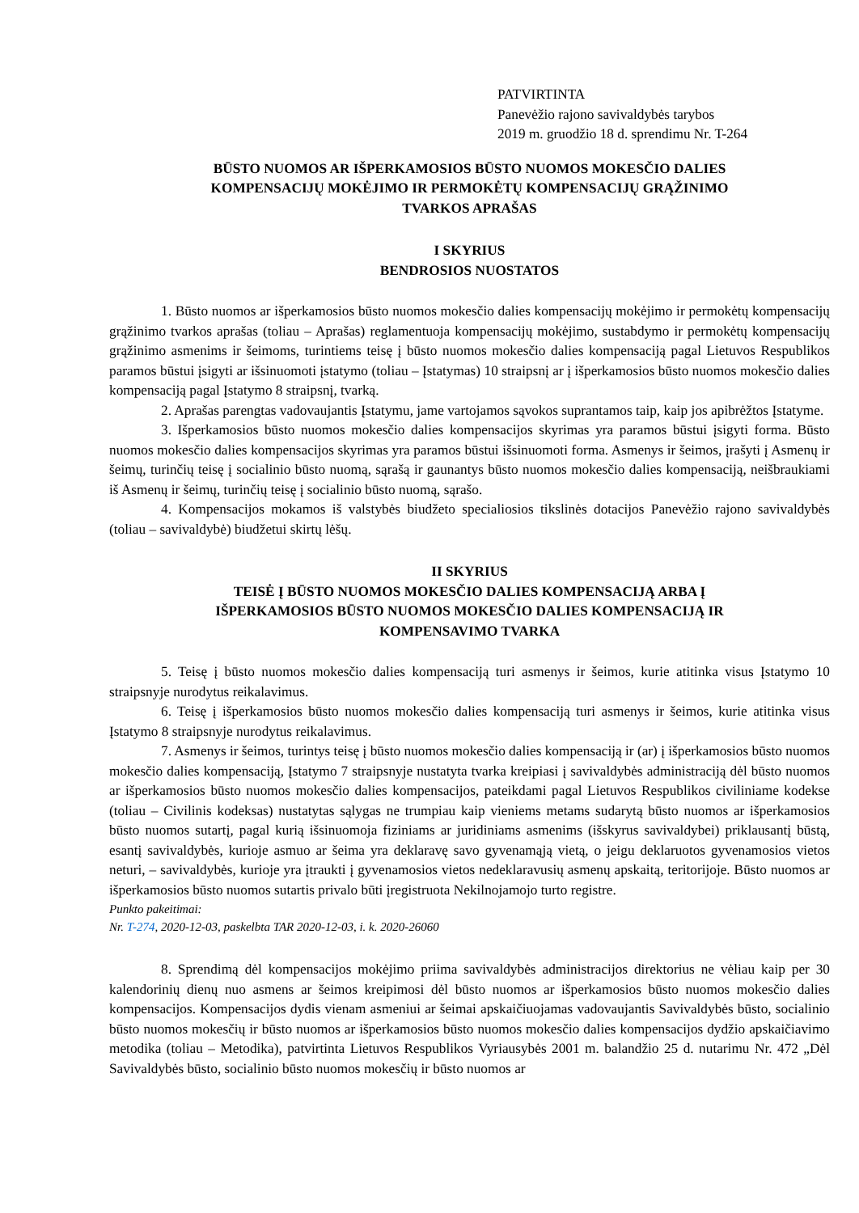PATVIRTINTA
Panevėžio rajono savivaldybės tarybos
2019 m. gruodžio 18 d. sprendimu Nr. T-264
BŪSTO NUOMOS AR IŠPERKAMOSIOS BŪSTO NUOMOS MOKESČIO DALIES
KOMPENSACIJŲ MOKĖJIMO IR PERMOKĖTŲ KOMPENSACIJŲ GRĄŽINIMO
TVARKOS APRAŠAS
I SKYRIUS
BENDROSIOS NUOSTATOS
1. Būsto nuomos ar išperkamosios būsto nuomos mokesčio dalies kompensacijų mokėjimo ir permokėtų kompensacijų grąžinimo tvarkos aprašas (toliau – Aprašas) reglamentuoja kompensacijų mokėjimo, sustabdymo ir permokėtų kompensacijų grąžinimo asmenims ir šeimoms, turintiems teisę į būsto nuomos mokesčio dalies kompensaciją pagal Lietuvos Respublikos paramos būstui įsigyti ar išsinuomoti įstatymo (toliau – Įstatymas) 10 straipsnį ar į išperkamosios būsto nuomos mokesčio dalies kompensaciją pagal Įstatymo 8 straipsnį, tvarką.
2. Aprašas parengtas vadovaujantis Įstatymu, jame vartojamos sąvokos suprantamos taip, kaip jos apibrėžtos Įstatyme.
3. Išperkamosios būsto nuomos mokesčio dalies kompensacijos skyrimas yra paramos būstui įsigyti forma. Būsto nuomos mokesčio dalies kompensacijos skyrimas yra paramos būstui išsinuomoti forma. Asmenys ir šeimos, įrašyti į Asmenų ir šeimų, turinčių teisę į socialinio būsto nuomą, sąrašą ir gaunantys būsto nuomos mokesčio dalies kompensaciją, neišbraukiami iš Asmenų ir šeimų, turinčių teisę į socialinio būsto nuomą, sąrašo.
4. Kompensacijos mokamos iš valstybės biudžeto specialiosios tikslinės dotacijos Panevėžio rajono savivaldybės (toliau – savivaldybė) biudžetui skirtų lėšų.
II SKYRIUS
TEISĖ Į BŪSTO NUOMOS MOKESČIO DALIES KOMPENSACIJĄ ARBA Į
IŠPERKAMOSIOS BŪSTO NUOMOS MOKESČIO DALIES KOMPENSACIJĄ IR
KOMPENSAVIMO TVARKA
5. Teisę į būsto nuomos mokesčio dalies kompensaciją turi asmenys ir šeimos, kurie atitinka visus Įstatymo 10 straipsnyje nurodytus reikalavimus.
6. Teisę į išperkamosios būsto nuomos mokesčio dalies kompensaciją turi asmenys ir šeimos, kurie atitinka visus Įstatymo 8 straipsnyje nurodytus reikalavimus.
7. Asmenys ir šeimos, turintys teisę į būsto nuomos mokesčio dalies kompensaciją ir (ar) į išperkamosios būsto nuomos mokesčio dalies kompensaciją, Įstatymo 7 straipsnyje nustatyta tvarka kreipiasi į savivaldybės administraciją dėl būsto nuomos ar išperkamosios būsto nuomos mokesčio dalies kompensacijos, pateikdami pagal Lietuvos Respublikos civiliniame kodekse (toliau – Civilinis kodeksas) nustatytas sąlygas ne trumpiau kaip vieniems metams sudarytą būsto nuomos ar išperkamosios būsto nuomos sutartį, pagal kurią išsinuomoja fiziniams ar juridiniams asmenims (išskyrus savivaldybei) priklausantį būstą, esantį savivaldybės, kurioje asmuo ar šeima yra deklaravę savo gyvenamąją vietą, o jeigu deklaruotos gyvenamosios vietos neturi, – savivaldybės, kurioje yra įtraukti į gyvenamosios vietos nedeklaravusių asmenų apskaitą, teritorijoje. Būsto nuomos ar išperkamosios būsto nuomos sutartis privalo būti įregistruota Nekilnojamojo turto registre.
Punkto pakeitimai:
Nr. T-274, 2020-12-03, paskelbta TAR 2020-12-03, i. k. 2020-26060
8. Sprendimą dėl kompensacijos mokėjimo priima savivaldybės administracijos direktorius ne vėliau kaip per 30 kalendorinių dienų nuo asmens ar šeimos kreipimosi dėl būsto nuomos ar išperkamosios būsto nuomos mokesčio dalies kompensacijos. Kompensacijos dydis vienam asmeniui ar šeimai apskaičiuojamas vadovaujantis Savivaldybės būsto, socialinio būsto nuomos mokesčių ir būsto nuomos ar išperkamosios būsto nuomos mokesčio dalies kompensacijos dydžio apskaičiavimo metodika (toliau – Metodika), patvirtinta Lietuvos Respublikos Vyriausybės 2001 m. balandžio 25 d. nutarimu Nr. 472 „Dėl Savivaldybės būsto, socialinio būsto nuomos mokesčių ir būsto nuomos ar